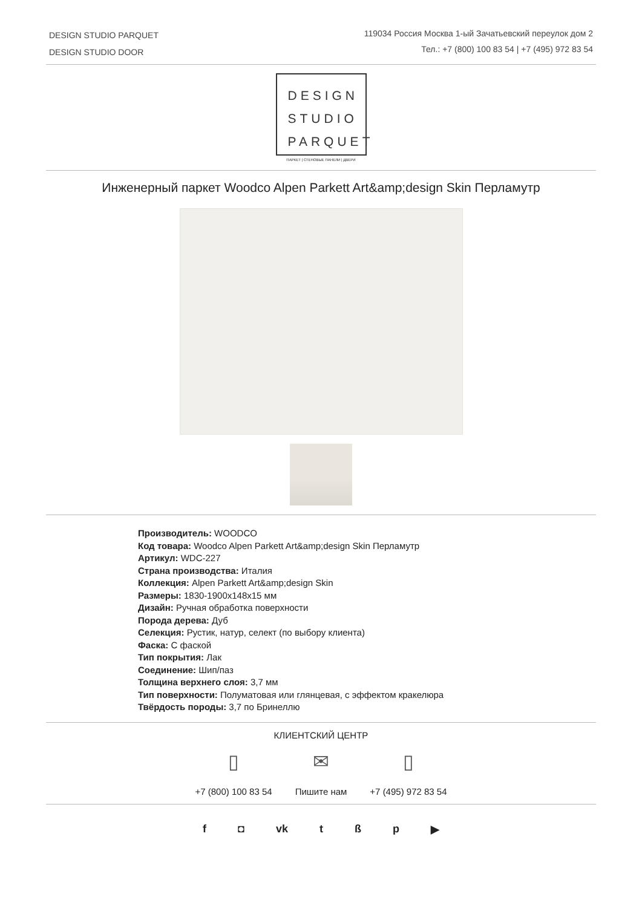DESIGN STUDIO PARQUET
DESIGN STUDIO DOOR
119034 Россия Москва 1-ый Зачатьевский переулок дом 2
Тел.: +7 (800) 100 83 54 | +7 (495) 972 83 54
DESIGN
STUDIO
PARQUET
ПАРКЕТ | СТЕНОВЫЕ ПАНЕЛИ | ДВЕРИ
Инженерный паркет Woodco Alpen Parkett Art&amp;design Skin Перламутр
Производитель: WOODCO
Код товара: Woodco Alpen Parkett Art&amp;design Skin Перламутр
Артикул: WDC-227
Страна производства: Италия
Коллекция: Alpen Parkett Art&amp;design Skin
Размеры: 1830-1900x148x15 мм
Дизайн: Ручная обработка поверхности
Порода дерева: Дуб
Селекция: Рустик, натур, селект (по выбору клиента)
Фаска: С фаской
Тип покрытия: Лак
Соединение: Шип/паз
Толщина верхнего слоя: 3,7 мм
Тип поверхности: Полуматовая или глянцевая, с эффектом кракелюра
Твёрдость породы: 3,7 по Бринеллю
КЛИЕНТСКИЙ ЦЕНТР
▯
+7 (800) 100 83 54
✉
Пишите нам
▯
+7 (495) 972 83 54
f ◘ vk tßp ▶